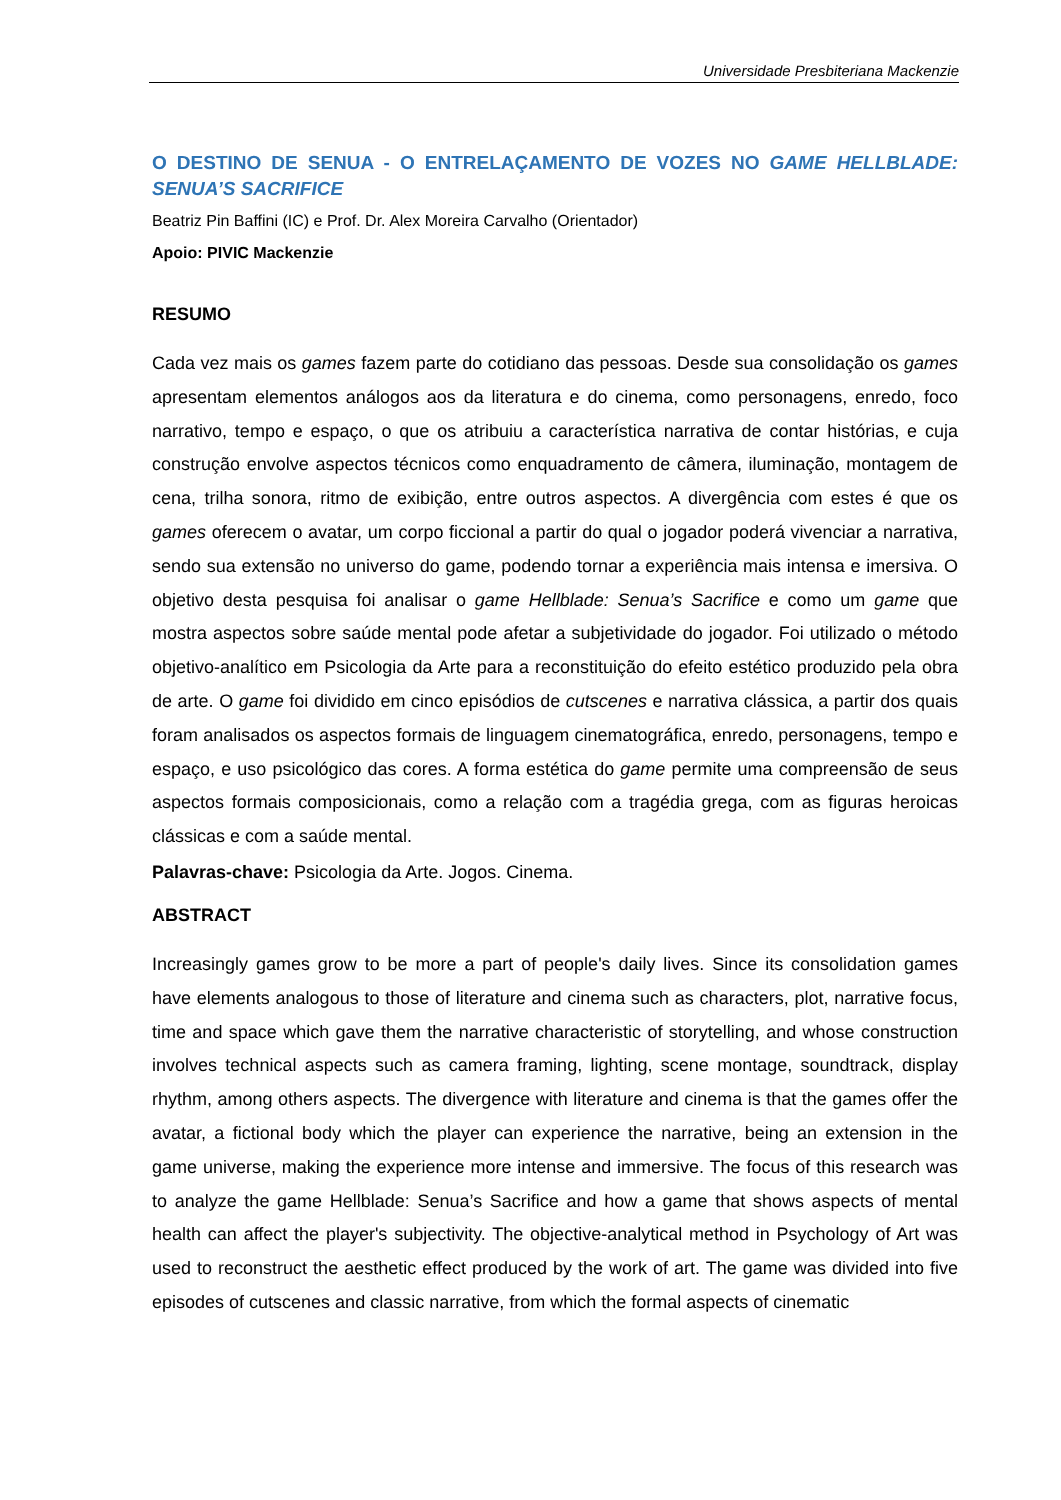Universidade Presbiteriana Mackenzie
O DESTINO DE SENUA - O ENTRELAÇAMENTO DE VOZES NO GAME HELLBLADE: SENUA’S SACRIFICE
Beatriz Pin Baffini (IC) e Prof. Dr. Alex Moreira Carvalho (Orientador)
Apoio: PIVIC Mackenzie
RESUMO
Cada vez mais os games fazem parte do cotidiano das pessoas. Desde sua consolidação os games apresentam elementos análogos aos da literatura e do cinema, como personagens, enredo, foco narrativo, tempo e espaço, o que os atribuiu a característica narrativa de contar histórias, e cuja construção envolve aspectos técnicos como enquadramento de câmera, iluminação, montagem de cena, trilha sonora, ritmo de exibição, entre outros aspectos. A divergência com estes é que os games oferecem o avatar, um corpo ficcional a partir do qual o jogador poderá vivenciar a narrativa, sendo sua extensão no universo do game, podendo tornar a experiência mais intensa e imersiva. O objetivo desta pesquisa foi analisar o game Hellblade: Senua’s Sacrifice e como um game que mostra aspectos sobre saúde mental pode afetar a subjetividade do jogador. Foi utilizado o método objetivo-analítico em Psicologia da Arte para a reconstituição do efeito estético produzido pela obra de arte. O game foi dividido em cinco episódios de cutscenes e narrativa clássica, a partir dos quais foram analisados os aspectos formais de linguagem cinematográfica, enredo, personagens, tempo e espaço, e uso psicológico das cores. A forma estética do game permite uma compreensão de seus aspectos formais composicionais, como a relação com a tragédia grega, com as figuras heroicas clássicas e com a saúde mental.
Palavras-chave: Psicologia da Arte. Jogos. Cinema.
ABSTRACT
Increasingly games grow to be more a part of people's daily lives. Since its consolidation games have elements analogous to those of literature and cinema such as characters, plot, narrative focus, time and space which gave them the narrative characteristic of storytelling, and whose construction involves technical aspects such as camera framing, lighting, scene montage, soundtrack, display rhythm, among others aspects. The divergence with literature and cinema is that the games offer the avatar, a fictional body which the player can experience the narrative, being an extension in the game universe, making the experience more intense and immersive. The focus of this research was to analyze the game Hellblade: Senua’s Sacrifice and how a game that shows aspects of mental health can affect the player's subjectivity. The objective-analytical method in Psychology of Art was used to reconstruct the aesthetic effect produced by the work of art. The game was divided into five episodes of cutscenes and classic narrative, from which the formal aspects of cinematic